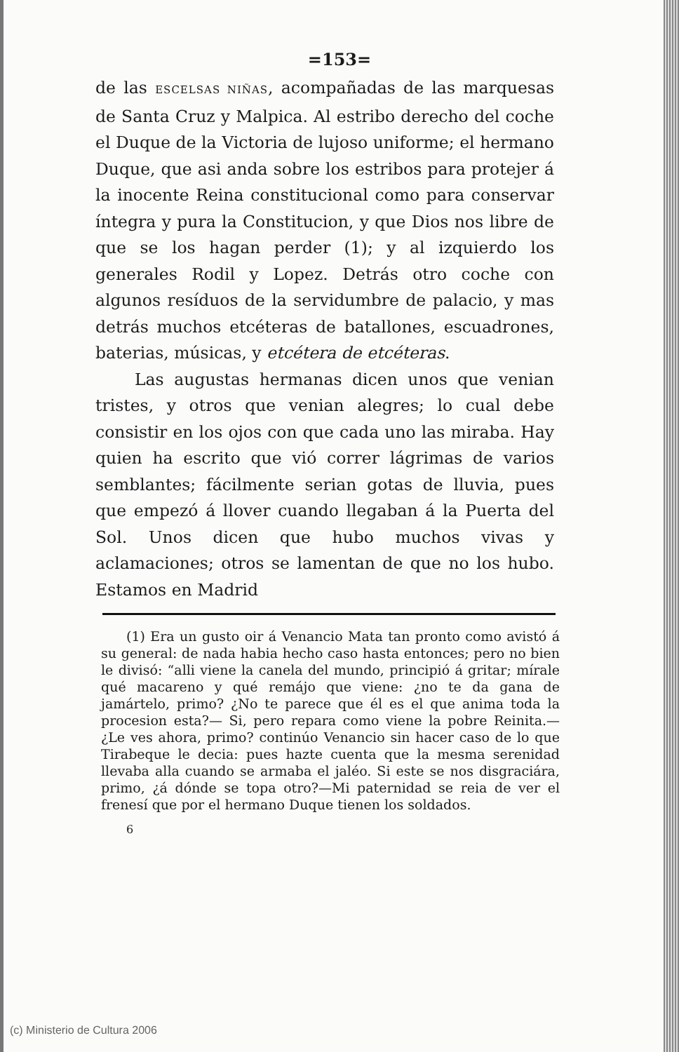=153=
de las ESCELSAS NIÑAS, acompañadas de las marquesas de Santa Cruz y Malpica. Al estribo derecho del coche el Duque de la Victoria de lujoso uniforme; el hermano Duque, que asi anda sobre los estribos para protejer á la inocente Reina constitucional como para conservar íntegra y pura la Constitucion, y que Dios nos libre de que se los hagan perder (1); y al izquierdo los generales Rodil y Lopez. Detrás otro coche con algunos resíduos de la servidumbre de palacio, y mas detrás muchos etcéteras de batallones, escuadrones, baterias, músicas, y etcétera de etcéteras.
Las augustas hermanas dicen unos que venian tristes, y otros que venian alegres; lo cual debe consistir en los ojos con que cada uno las miraba. Hay quien ha escrito que vió correr lágrimas de varios semblantes; fácilmente serian gotas de lluvia, pues que empezó á llover cuando llegaban á la Puerta del Sol. Unos dicen que hubo muchos vivas y aclamaciones; otros se lamentan de que no los hubo. Estamos en Madrid
(1) Era un gusto oir á Venancio Mata tan pronto como avistó á su general: de nada habia hecho caso hasta entonces; pero no bien le divisó: “alli viene la canela del mundo, principió á gritar; mírale qué macareno y qué remájo que viene: ¿no te da gana de jamártelo, primo? ¿No te parece que él es el que anima toda la procesion esta?— Si, pero repara como viene la pobre Reinita.—¿Le ves ahora, primo? continúo Venancio sin hacer caso de lo que Tirabeque le decia: pues hazte cuenta que la mesma serenidad llevaba alla cuando se armaba el jaléo. Si este se nos disgraciára, primo, ¿á dónde se topa otro?—Mi paternidad se reia de ver el frenesí que por el hermano Duque tienen los soldados.
6
(c) Ministerio de Cultura 2006